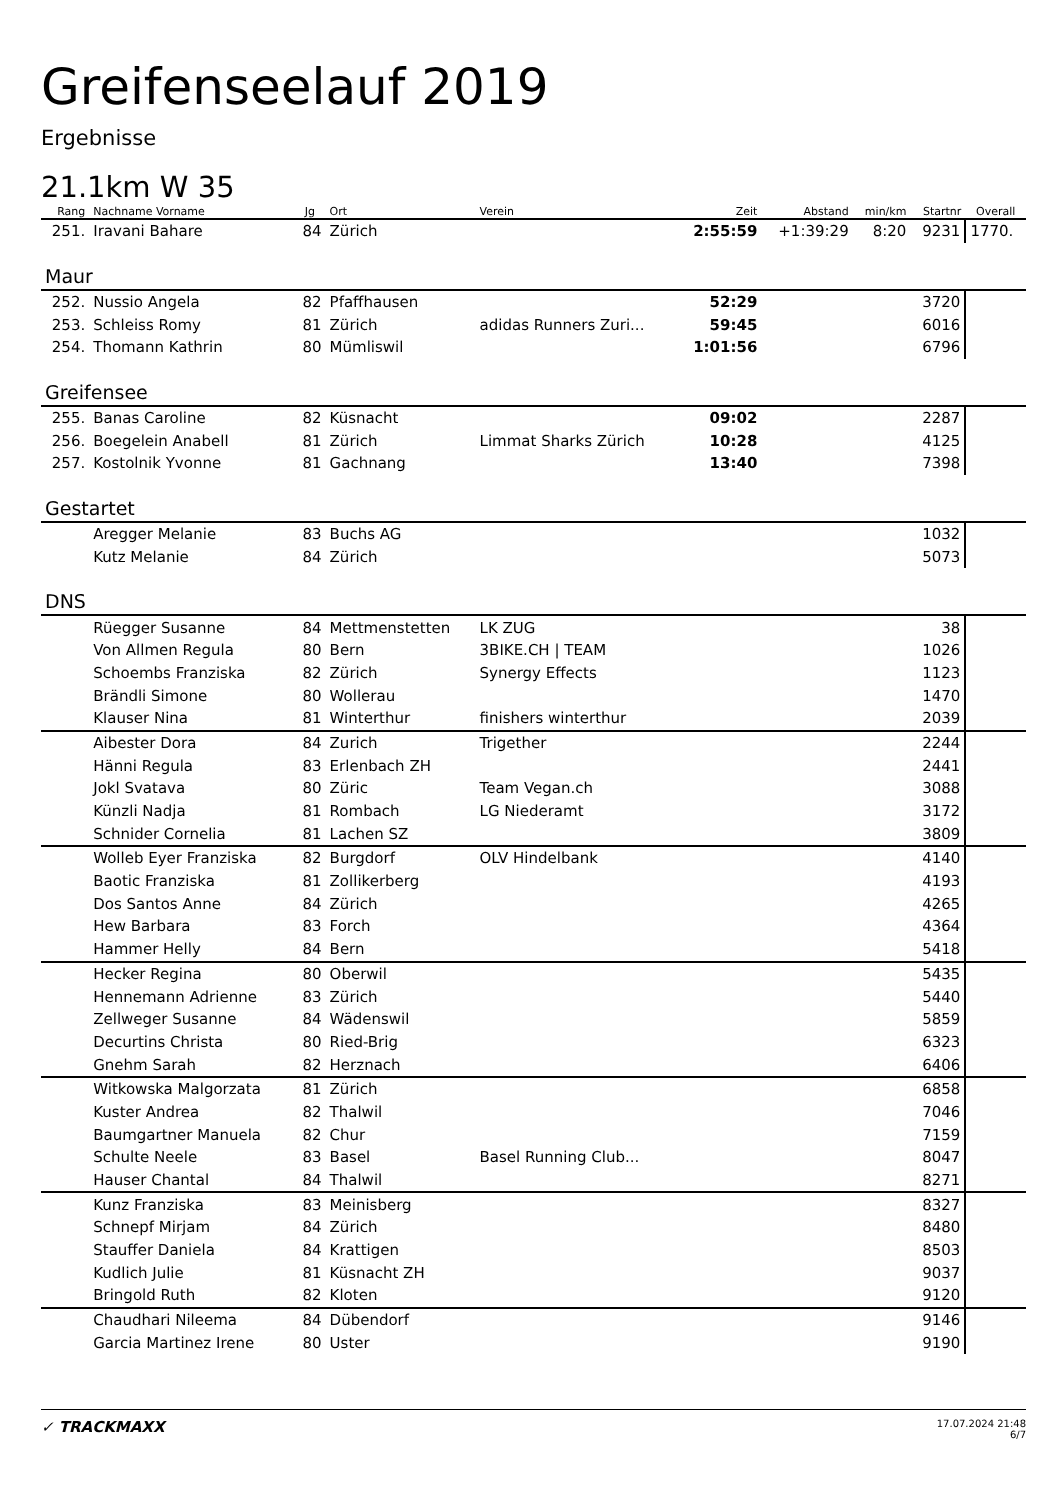Greifenseelauf 2019
Ergebnisse
21.1km W 35
| Rang | Nachname Vorname | Jg | Ort | Verein | Zeit | Abstand | min/km | Startnr | Overall |
| --- | --- | --- | --- | --- | --- | --- | --- | --- | --- |
| 251. | Iravani Bahare | 84 | Zürich | | 2:55:59 | +1:39:29 | 8:20 | 9231 | 1770. |
| Maur | | | | | | | | | |
| 252. | Nussio Angela | 82 | Pfaffhausen | | 52:29 | | | 3720 | |
| 253. | Schleiss Romy | 81 | Zürich | adidas Runners Zuri... | 59:45 | | | 6016 | |
| 254. | Thomann Kathrin | 80 | Mümliswil | | 1:01:56 | | | 6796 | |
| Greifensee | | | | | | | | | |
| 255. | Banas Caroline | 82 | Küsnacht | | 09:02 | | | 2287 | |
| 256. | Boegelein Anabell | 81 | Zürich | Limmat Sharks Zürich | 10:28 | | | 4125 | |
| 257. | Kostolnik Yvonne | 81 | Gachnang | | 13:40 | | | 7398 | |
| Gestartet | | | | | | | | | |
| | Aregger Melanie | 83 | Buchs AG | | | | | 1032 | |
| | Kutz Melanie | 84 | Zürich | | | | | 5073 | |
| DNS | | | | | | | | | |
| | Rüegger Susanne | 84 | Mettmenstetten | LK ZUG | | | | 38 | |
| | Von Allmen Regula | 80 | Bern | 3BIKE.CH / TEAM | | | | 1026 | |
| | Schoembs Franziska | 82 | Zürich | Synergy Effects | | | | 1123 | |
| | Brändli Simone | 80 | Wollerau | | | | | 1470 | |
| | Klauser Nina | 81 | Winterthur | finishers winterthur | | | | 2039 | |
| | Aibester Dora | 84 | Zurich | Trigether | | | | 2244 | |
| | Hänni Regula | 83 | Erlenbach ZH | | | | | 2441 | |
| | Jokl Svatava | 80 | Züric | Team Vegan.ch | | | | 3088 | |
| | Künzli Nadja | 81 | Rombach | LG Niederamt | | | | 3172 | |
| | Schnider Cornelia | 81 | Lachen SZ | | | | | 3809 | |
| | Wolleb Eyer Franziska | 82 | Burgdorf | OLV Hindelbank | | | | 4140 | |
| | Baotic Franziska | 81 | Zollikerberg | | | | | 4193 | |
| | Dos Santos Anne | 84 | Zürich | | | | | 4265 | |
| | Hew Barbara | 83 | Forch | | | | | 4364 | |
| | Hammer Helly | 84 | Bern | | | | | 5418 | |
| | Hecker Regina | 80 | Oberwil | | | | | 5435 | |
| | Hennemann Adrienne | 83 | Zürich | | | | | 5440 | |
| | Zellweger Susanne | 84 | Wädenswil | | | | | 5859 | |
| | Decurtins Christa | 80 | Ried-Brig | | | | | 6323 | |
| | Gnehm Sarah | 82 | Herznach | | | | | 6406 | |
| | Witkowska Malgorzata | 81 | Zürich | | | | | 6858 | |
| | Kuster Andrea | 82 | Thalwil | | | | | 7046 | |
| | Baumgartner Manuela | 82 | Chur | | | | | 7159 | |
| | Schulte Neele | 83 | Basel | Basel Running Club... | | | | 8047 | |
| | Hauser Chantal | 84 | Thalwil | | | | | 8271 | |
| | Kunz Franziska | 83 | Meinisberg | | | | | 8327 | |
| | Schnepf Mirjam | 84 | Zürich | | | | | 8480 | |
| | Stauffer Daniela | 84 | Krattigen | | | | | 8503 | |
| | Kudlich Julie | 81 | Küsnacht ZH | | | | | 9037 | |
| | Bringold Ruth | 82 | Kloten | | | | | 9120 | |
| | Chaudhari Nileema | 84 | Dübendorf | | | | | 9146 | |
| | Garcia Martinez Irene | 80 | Uster | | | | | 9190 | |
✓ TRACKMAXX
17.07.2024 21:48
6/7